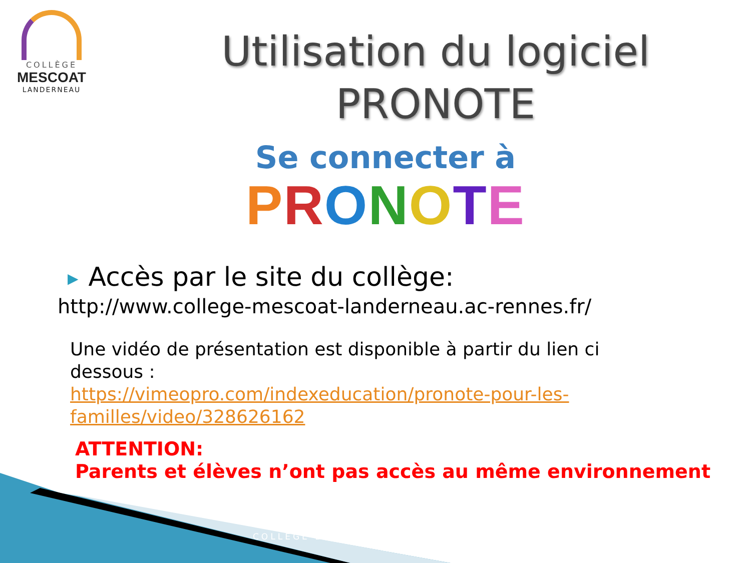COLLÈGE
MESCOAT
LANDERNEAU
Utilisation du logiciel
PRONOTE
Se connecter à
PRONOTE
▶ Accès par le site du collège:
http://www.college-mescoat-landerneau.ac-rennes.fr/
Une vidéo de présentation est disponible à partir du lien ci dessous :
https://vimeopro.com/indexeducation/pronote-pour-les-familles/video/328626162
ATTENTION:
Parents et élèves n’ont pas accès au même environnement
COLLÈGE D…